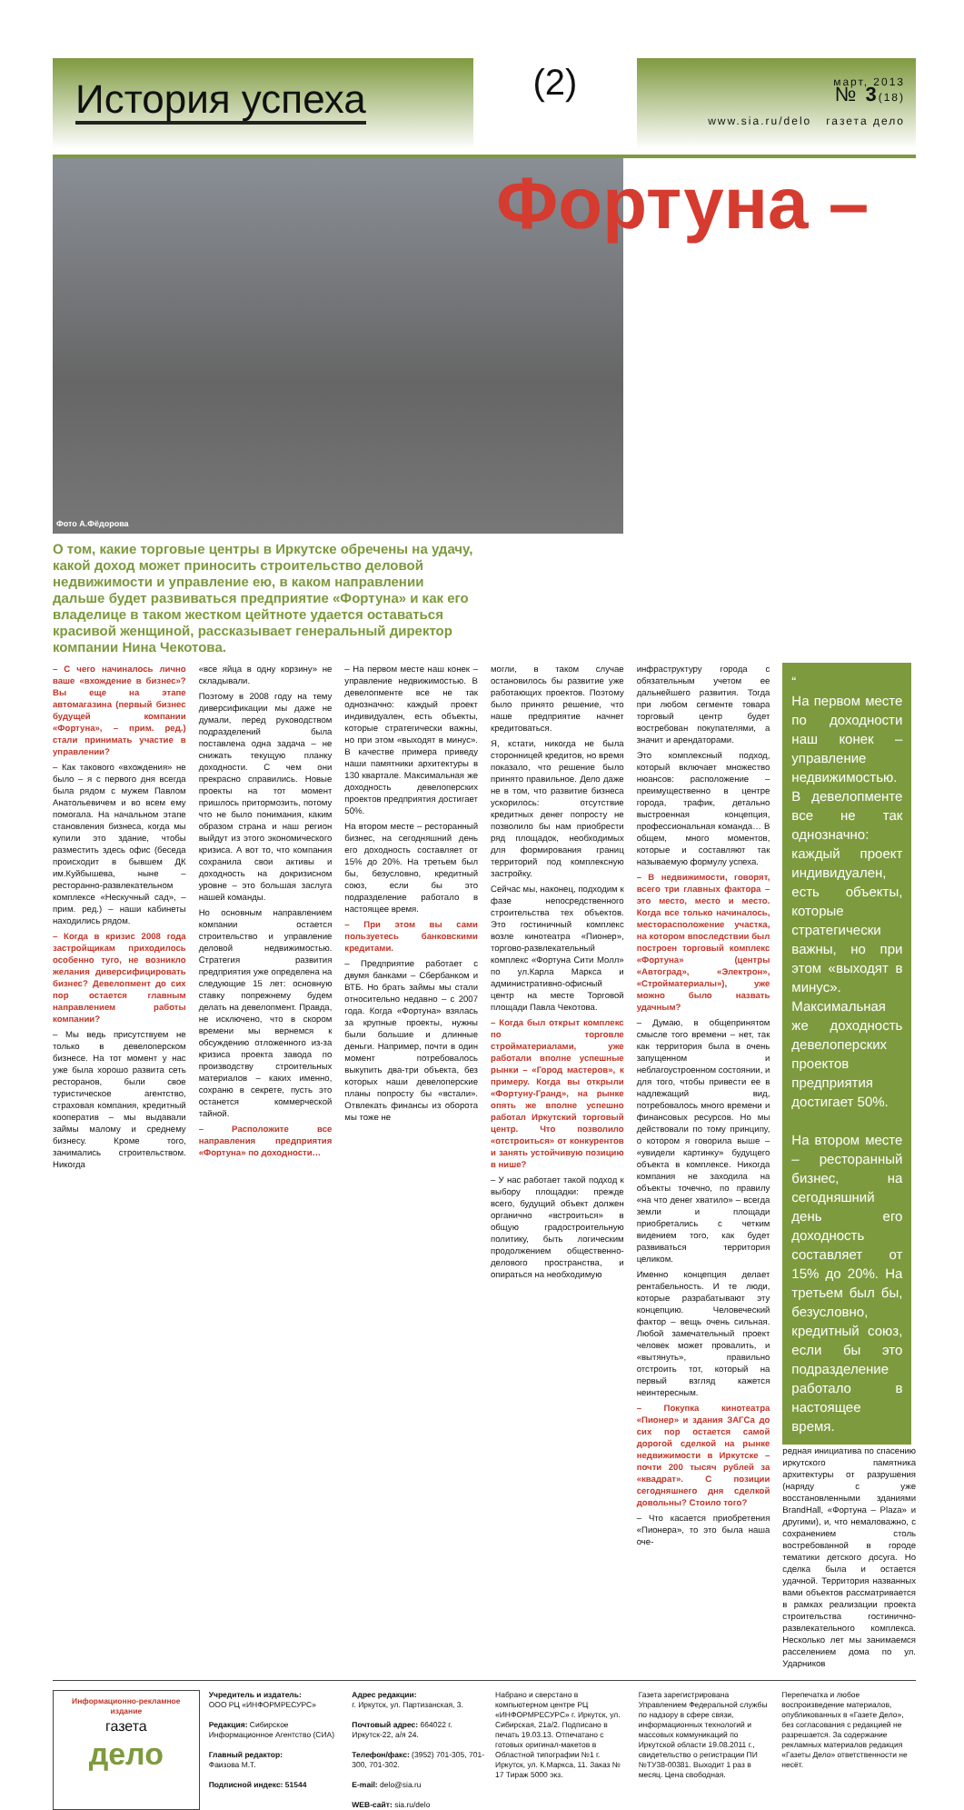История успеха
(2)
март, 2013
№ 3(18)
www.sia.ru/delo газета дело
Фото А.Фёдорова
Фортуна –
О том, какие торговые центры в Иркутске обречены на удачу, какой доход может приносить строительство деловой недвижимости и управление ею, в каком направлении дальше будет развиваться предприятие «Фортуна» и как его владелице в таком жестком цейтноте удается оставаться красивой женщиной, рассказывает генеральный директор компании Нина Чекотова.
– С чего начиналось лично ваше «вхождение в бизнес»? Вы еще на этапе автомагазина (первый бизнес будущей компании «Фортуна», – прим. ред.) стали принимать участие в управлении?
– Как такового «вхождения» не было – я с первого дня всегда была рядом с мужем Павлом Анатольевичем и во всем ему помогала. На начальном этапе становления бизнеса, когда мы купили это здание, чтобы разместить здесь офис (беседа происходит в бывшем ДК им.Куйбышева, ныне – ресторанно-развлекательном комплексе «Нескучный сад», – прим. ред.) – наши кабинеты находились рядом.
– Когда в кризис 2008 года застройщикам приходилось особенно туго, не возникло желания диверсифицировать бизнес? Девелопмент до сих пор остается главным направлением работы компании?
– Мы ведь присутствуем не только в девелоперском бизнесе. На тот момент у нас уже была хорошо развита сеть ресторанов, были свое туристическое агентство, страховая компания, кредитный кооператив – мы выдавали займы малому и среднему бизнесу. Кроме того, занимались строительством. Никогда
«все яйца в одну корзину» не складывали.
Поэтому в 2008 году на тему диверсификации мы даже не думали, перед руководством подразделений была поставлена одна задача – не снижать текущую планку доходности. С чем они прекрасно справились. Новые проекты на тот момент пришлось притормозить, потому что не было понимания, каким образом страна и наш регион выйдут из этого экономического кризиса. А вот то, что компания сохранила свои активы и доходность на докризисном уровне – это большая заслуга нашей команды.
Но основным направлением компании остается строительство и управление деловой недвижимостью. Стратегия развития предприятия уже определена на следующие 15 лет: основную ставку попрежнему будем делать на девелопмент. Правда, не исключено, что в скором времени мы вернемся к обсуждению отложенного из-за кризиса проекта завода по производству строительных материалов – каких именно, сохраню в секрете, пусть это останется коммерческой тайной.
– Расположите все направления предприятия «Фортуна» по доходности…
– На первом месте наш конек – управление недвижимостью. В девелопменте все не так однозначно: каждый проект индивидуален, есть объекты, которые стратегически важны, но при этом «выходят в минус». В качестве примера приведу наши памятники архитектуры в 130 квартале. Максимальная же доходность девелоперских проектов предприятия достигает 50%.
На втором месте – ресторанный бизнес, на сегодняшний день его доходность составляет от 15% до 20%. На третьем был бы, безусловно, кредитный союз, если бы это подразделение работало в настоящее время.
– При этом вы сами пользуетесь банковскими кредитами.
– Предприятие работает с двумя банками – Сбербанком и ВТБ. Но брать займы мы стали относительно недавно – с 2007 года. Когда «Фортуна» взялась за крупные проекты, нужны были большие и длинные деньги. Например, почти в один момент потребовалось выкупить два-три объекта, без которых наши девелоперские планы попросту бы «встали». Отвлекать финансы из оборота мы тоже не
могли, в таком случае остановилось бы развитие уже работающих проектов. Поэтому было принято решение, что наше предприятие начнет кредитоваться.
Я, кстати, никогда не была сторонницей кредитов, но время показало, что решение было принято правильное. Дело даже не в том, что развитие бизнеса ускорилось: отсутствие кредитных денег попросту не позволило бы нам приобрести ряд площадок, необходимых для формирования границ территорий под комплексную застройку.
Сейчас мы, наконец, подходим к фазе непосредственного строительства тех объектов. Это гостиничный комплекс возле кинотеатра «Пионер», торгово-развлекательный комплекс «Фортуна Сити Молл» по ул.Карла Маркса и административно-офисный центр на месте Торговой площади Павла Чекотова.
– Когда был открыт комплекс по торговле стройматериалами, уже работали вполне успешные рынки – «Город мастеров», к примеру. Когда вы открыли «Фортуну-Гранд», на рынке опять же вполне успешно работал Иркутский торговый центр. Что позволило «отстроиться» от конкурентов и занять устойчивую позицию в нише?
– У нас работает такой подход к выбору площадки: прежде всего, будущий объект должен органично «встроиться» в общую градостроительную политику, быть логическим продолжением общественно-делового пространства, и опираться на необходимую
инфраструктуру города с обязательным учетом ее дальнейшего развития. Тогда при любом сегменте товара торговый центр будет востребован покупателями, а значит и арендаторами.
Это комплексный подход, который включает множество нюансов: расположение – преимущественно в центре города, трафик, детально выстроенная концепция, профессиональная команда… В общем, много моментов, которые и составляют так называемую формулу успеха.
– В недвижимости, говорят, всего три главных фактора – это место, место и место. Когда все только начиналось, месторасположение участка, на котором впоследствии был построен торговый комплекс «Фортуна» (центры «Автоград», «Электрон», «Стройматериалы»), уже можно было назвать удачным?
– Думаю, в общепринятом смысле того времени – нет, так как территория была в очень запущенном и неблагоустроенном состоянии, и для того, чтобы привести ее в надлежащий вид, потребовалось много времени и финансовых ресурсов. Но мы действовали по тому принципу, о котором я говорила выше – «увидели картинку» будущего объекта в комплексе. Никогда компания не заходила на объекты точечно, по правилу «на что денег хватило» – всегда земли и площади приобретались с четким видением того, как будет развиваться территория целиком.
Именно концепция делает рентабельность. И те люди, которые разрабатывают эту концепцию. Человеческий фактор – вещь очень сильная. Любой замечательный проект человек может провалить, и «вытянуть», правильно отстроить тот, который на первый взгляд кажется неинтересным.
– Покупка кинотеатра «Пионер» и здания ЗАГСа до сих пор остается самой дорогой сделкой на рынке недвижимости в Иркутске – почти 200 тысяч рублей за «квадрат». С позиции сегодняшнего дня сделкой довольны? Стоило того?
– Что касается приобретения «Пионера», то это была наша оче-
“
На первом месте по доходности наш конек – управление недвижимостью. В девелопменте все не так однозначно: каждый проект индивидуален, есть объекты, которые стратегически важны, но при этом «выходят в минус». Максимальная же доходность девелоперских проектов предприятия достигает 50%.
На втором месте – ресторанный бизнес, на сегодняшний день его доходность составляет от 15% до 20%. На третьем был бы, безусловно, кредитный союз, если бы это подразделение работало в настоящее время.
редная инициатива по спасению иркутского памятника архитектуры от разрушения (наряду с уже восстановленными зданиями BrandHall, «Фортуна – Plaza» и другими), и, что немаловажно, с сохранением столь востребованной в городе тематики детского досуга. Но сделка была и остается удачной. Территория названных вами объектов рассматривается в рамках реализации проекта строительства гостинично-развлекательного комплекса. Несколько лет мы занимаемся расселением дома по ул. Ударников
Информационно-рекламное издание
газета
дело
Учредитель и издатель:
ООО РЦ «ИНФОРМРЕСУРС»
Редакция: Сибирское Информационное Агентство (СИА)
Главный редактор:
Фаизова М.Т.
Подписной индекс: 51544
Адрес редакции:
г. Иркутск, ул. Партизанская, 3.
Почтовый адрес: 664022 г. Иркутск-22, а/я 24.
Телефон/факс: (3952) 701-305, 701-300, 701-302.
E-mail: delo@sia.ru
WEB-сайт: sia.ru/delo
Набрано и сверстано в компьютерном центре РЦ «ИНФОРМРЕСУРС» г. Иркутск, ул. Сибирская, 21а/2. Подписано в печать 19.03.13. Отпечатано с готовых оригинал-макетов в Областной типографии №1 г. Иркутск, ул. К.Маркса, 11. Заказ № 17 Тираж 5000 экз.
Газета зарегистрирована Управлением Федеральной службы по надзору в сфере связи, информационных технологий и массовых коммуникаций по Иркутской области 19.08.2011 г., свидетельство о регистрации ПИ №ТУ38-00381. Выходит 1 раз в месяц. Цена свободная.
Перепечатка и любое воспроизведение материалов, опубликованных в «Газете Дело», без согласования с редакцией не разрешается. За содержание рекламных материалов редакция «Газеты Дело» ответственности не несёт.